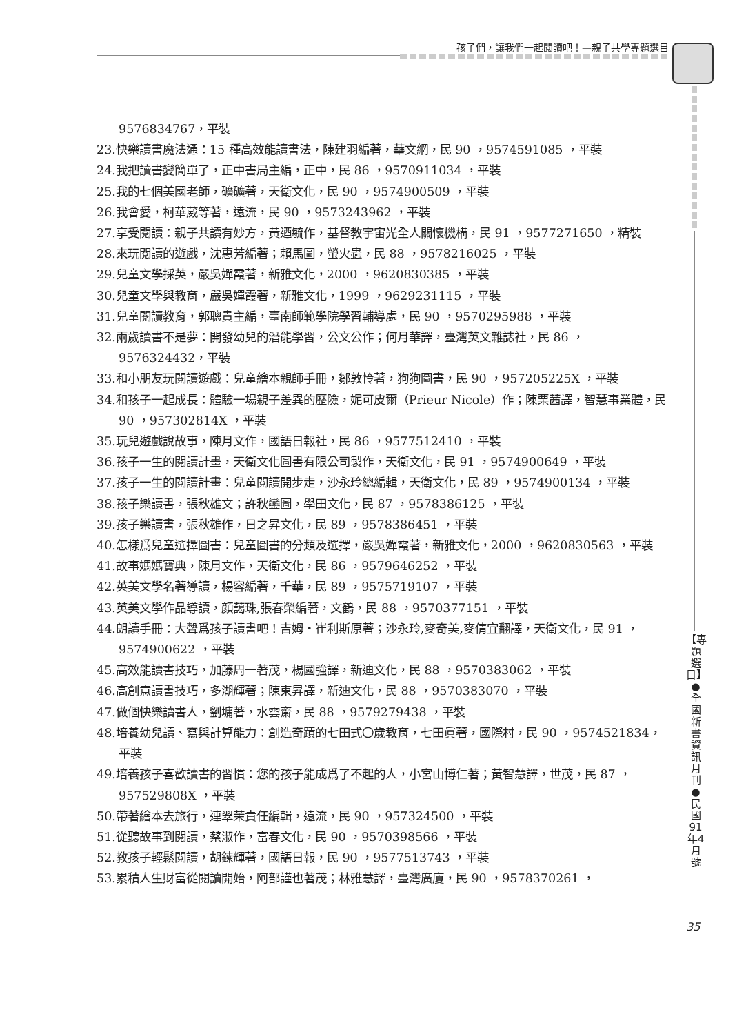孩子們，讓我們一起閱讀吧！—親子共學專題選目
9576834767，平裝
23.快樂讀書魔法通：15 種高效能讀書法，陳建羽編著，華文網，民 90 ，9574591085 ，平裝
24.我把讀書變簡單了，正中書局主編，正中，民 86 ，9570911034 ，平裝
25.我的七個美國老師，礦礦著，天衛文化，民 90 ，9574900509 ，平裝
26.我會愛，柯華葳等著，遠流，民 90 ，9573243962 ，平裝
27.享受閱讀：親子共讀有妙方，黃迺毓作，基督教宇宙光全人關懷機構，民 91 ，9577271650 ，精裝
28.來玩閱讀的遊戲，沈惠芳編著；賴馬圖，螢火蟲，民 88 ，9578216025 ，平裝
29.兒童文學採英，嚴吳嬋霞著，新雅文化，2000 ，9620830385 ，平裝
30.兒童文學與教育，嚴吳嬋霞著，新雅文化，1999 ，9629231115 ，平裝
31.兒童閱讀教育，郭聰貴主編，臺南師範學院學習輔導處，民 90 ，9570295988 ，平裝
32.兩歲讀書不是夢：開發幼兒的潛能學習，公文公作；何月華譯，臺灣英文雜誌社，民 86 ，9576324432，平裝
33.和小朋友玩閱讀遊戲：兒童繪本親師手冊，鄒敦怜著，狗狗圖書，民 90 ，957205225X ，平裝
34.和孩子一起成長：體驗一場親子差異的歷險，妮可皮爾（Prieur Nicole）作；陳栗茜譯，智慧事業體，民 90 ，957302814X ，平裝
35.玩兒遊戲說故事，陳月文作，國語日報社，民 86 ，9577512410 ，平裝
36.孩子一生的閱讀計畫，天衛文化圖書有限公司製作，天衛文化，民 91 ，9574900649 ，平裝
37.孩子一生的閱讀計畫：兒童閱讀開步走，沙永玲總編輯，天衛文化，民 89 ，9574900134 ，平裝
38.孩子樂讀書，張秋雄文；許秋鑾圖，學田文化，民 87 ，9578386125 ，平裝
39.孩子樂讀書，張秋雄作，日之昇文化，民 89 ，9578386451 ，平裝
40.怎樣爲兒童選擇圖書：兒童圖書的分類及選擇，嚴吳嬋霞著，新雅文化，2000 ，9620830563 ，平裝
41.故事媽媽寶典，陳月文作，天衛文化，民 86 ，9579646252 ，平裝
42.英美文學名著導讀，楊容編著，千華，民 89 ，9575719107 ，平裝
43.英美文學作品導讀，顏藹珠,張春榮編著，文鶴，民 88 ，9570377151 ，平裝
44.朗讀手冊：大聲爲孩子讀書吧！吉姆・崔利斯原著；沙永玲,麥奇美,麥倩宜翻譯，天衛文化，民 91 ，9574900622 ，平裝
45.高效能讀書技巧，加藤周一著茂，楊國強譯，新迪文化，民 88 ，9570383062 ，平裝
46.高創意讀書技巧，多湖輝著；陳東昇譯，新迪文化，民 88 ，9570383070 ，平裝
47.做個快樂讀書人，劉墉著，水雲齋，民 88 ，9579279438 ，平裝
48.培養幼兒讀、寫與計算能力：創造奇蹟的七田式〇歲教育，七田眞著，國際村，民 90 ，9574521834，平裝
49.培養孩子喜歡讀書的習慣：您的孩子能成爲了不起的人，小宮山博仁著；黃智慧譯，世茂，民 87 ，957529808X ，平裝
50.帶著繪本去旅行，連翠茉責任編輯，遠流，民 90 ，957324500 ，平裝
51.從聽故事到閱讀，蔡淑作，富春文化，民 90 ，9570398566 ，平裝
52.教孩子輕鬆閱讀，胡鍊輝著，國語日報，民 90 ，9577513743 ，平裝
53.累積人生財富從閱讀開始，阿部謹也著茂；林雅慧譯，臺灣廣廈，民 90 ，9578370261 ，
【專題選目】 ●全國新書資訊月刊●民國91年4月號
35